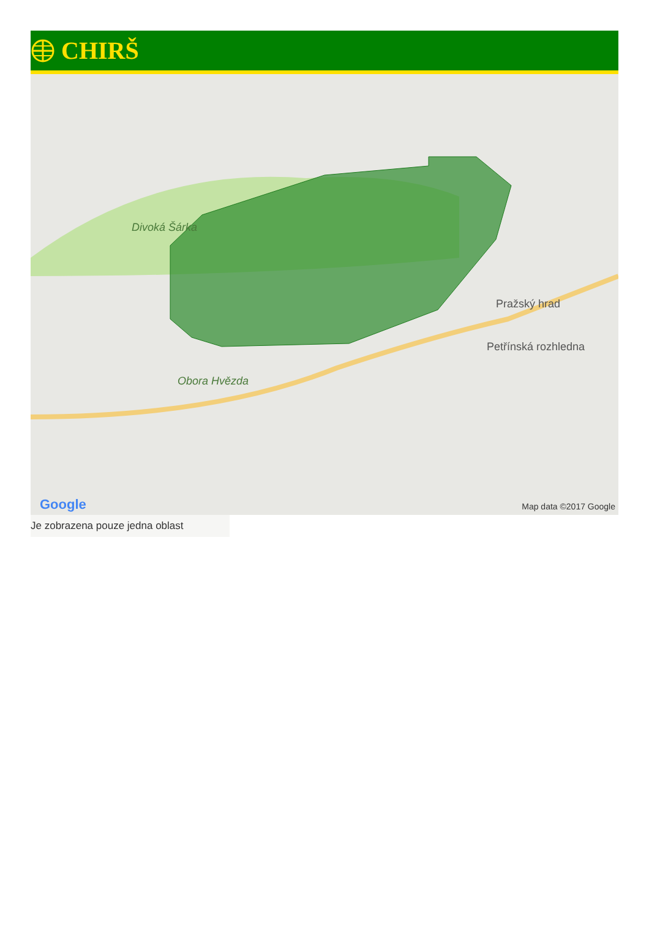CHIRŠ
Divoká Šárka
Obora Hvězda
Pražský hrad
Petřínská rozhledna
Google Map data ©2017 Google
Je zobrazena pouze jedna oblast